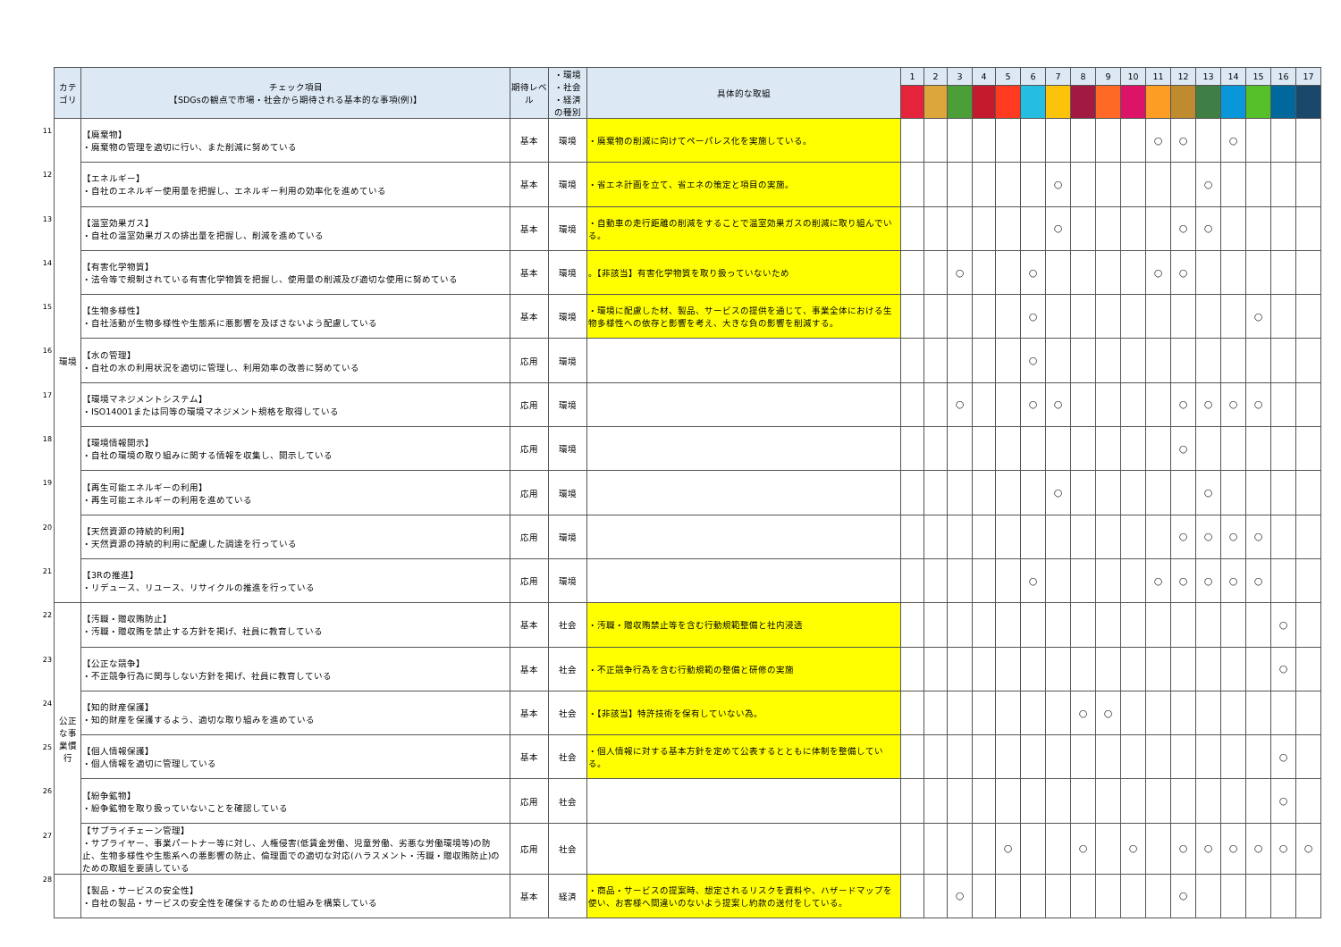11
12
13
14
15
16
17
18
19
20
21
22
23
24
25
26
27
28
| カテゴリ | チェック項目 【SDGsの観点で市場・社会から期待される基本的な事項(例)】 | 期待レベル | ・環境 ・社会 ・経済 の種別 | 具体的な取組 | 1 | 2 | 3 | 4 | 5 | 6 | 7 | 8 | 9 | 10 | 11 | 12 | 13 | 14 | 15 | 16 | 17 |
| --- | --- | --- | --- | --- | --- | --- | --- | --- | --- | --- | --- | --- | --- | --- | --- | --- | --- | --- | --- | --- | --- |
| 環境 | 【廃棄物】 ・廃棄物の管理を適切に行い、また削減に努めている | 基本 | 環境 | ・廃棄物の削減に向けてペーパレス化を実施している。 | | | | | | | | | | | ○ | ○ | | ○ | | | |
| | 【エネルギー】 ・自社のエネルギー使用量を把握し、エネルギー利用の効率化を進めている | 基本 | 環境 | ・省エネ計画を立て、省エネの策定と項目の実施。 | | | | | | | ○ | | | | | | ○ | | | | |
| | 【温室効果ガス】 ・自社の温室効果ガスの排出量を把握し、削減を進めている | 基本 | 環境 | ・自動車の走行距離の削減をすることで温室効果ガスの削減に取り組んでいる。 | | | | | | | ○ | | | | | ○ | ○ | | | | |
| | 【有害化学物質】 ・法令等で規制されている有害化学物質を把握し、使用量の削減及び適切な使用に努めている | 基本 | 環境 | 。【非該当】有害化学物質を取り扱っていないため | | | ○ | | | ○ | | | | | ○ | ○ | | | | | |
| | 【生物多様性】 ・自社活動が生物多様性や生態系に悪影響を及ぼさないよう配慮している | 基本 | 環境 | ・環境に配慮した材、製品、サービスの提供を通じて、事業全体における生物多様性への依存と影響を考え、大きな負の影響を削減する。 | | | | | | ○ | | | | | | | | | ○ | | |
| | 【水の管理】 ・自社の水の利用状況を適切に管理し、利用効率の改善に努めている | 応用 | 環境 | | | | | | | ○ | | | | | | | | | | | |
| | 【環境マネジメントシステム】 ・ISO14001または同等の環境マネジメント規格を取得している | 応用 | 環境 | | | | ○ | | | ○ | ○ | | | | | ○ | ○ | ○ | ○ | | |
| | 【環境情報開示】 ・自社の環境の取り組みに関する情報を収集し、開示している | 応用 | 環境 | | | | | | | | | | | | | ○ | | | | | |
| | 【再生可能エネルギーの利用】 ・再生可能エネルギーの利用を進めている | 応用 | 環境 | | | | | | | | ○ | | | | | | ○ | | | | |
| | 【天然資源の持続的利用】 ・天然資源の持続的利用に配慮した調達を行っている | 応用 | 環境 | | | | | | | | | | | | | ○ | ○ | ○ | ○ | | |
| | 【3Rの推進】 ・リデュース、リユース、リサイクルの推進を行っている | 応用 | 環境 | | | | | | | ○ | | | | | ○ | ○ | ○ | ○ | ○ | | |
| 公正な事業慣行 | 【汚職・贈収賄防止】 ・汚職・贈収賄を禁止する方針を掲げ、社員に教育している | 基本 | 社会 | ・汚職・贈収賄禁止等を含む行動規範整備と社内浸透 | | | | | | | | | | | | | | | | ○ | |
| | 【公正な競争】 ・不正競争行為に関与しない方針を掲げ、社員に教育している | 基本 | 社会 | ・不正競争行為を含む行動規範の整備と研修の実施 | | | | | | | | | | | | | | | | ○ | |
| | 【知的財産保護】 ・知的財産を保護するよう、適切な取り組みを進めている | 基本 | 社会 | ・【非該当】特許技術を保有していない為。 | | | | | | | | ○ | ○ | | | | | | | | |
| | 【個人情報保護】 ・個人情報を適切に管理している | 基本 | 社会 | ・個人情報に対する基本方針を定めて公表するとともに体制を整備している。 | | | | | | | | | | | | | | | | ○ | |
| | 【紛争鉱物】 ・紛争鉱物を取り扱っていないことを確認している | 応用 | 社会 | | | | | | | | | | | | | | | | | ○ | |
| | 【サプライチェーン管理】 ・サプライヤー、事業パートナー等に対し、人権侵害(低賃金労働、児童労働、劣悪な労働環境等)の防止、生物多様性や生態系への悪影響の防止、倫理面での適切な対応(ハラスメント・汚職・贈収賄防止)のための取組を要請している | 応用 | 社会 | | | | | | ○ | | | ○ | | ○ | | ○ | ○ | ○ | ○ | ○ | ○ |
| | 【製品・サービスの安全性】 ・自社の製品・サービスの安全性を確保するための仕組みを構築している | 基本 | 経済 | ・商品・サービスの提案時、想定されるリスクを資料や、ハザードマップを使い、お客様へ間違いのないよう提案し約款の送付をしている。 | | | ○ | | | | | | | | | ○ | | | | | |